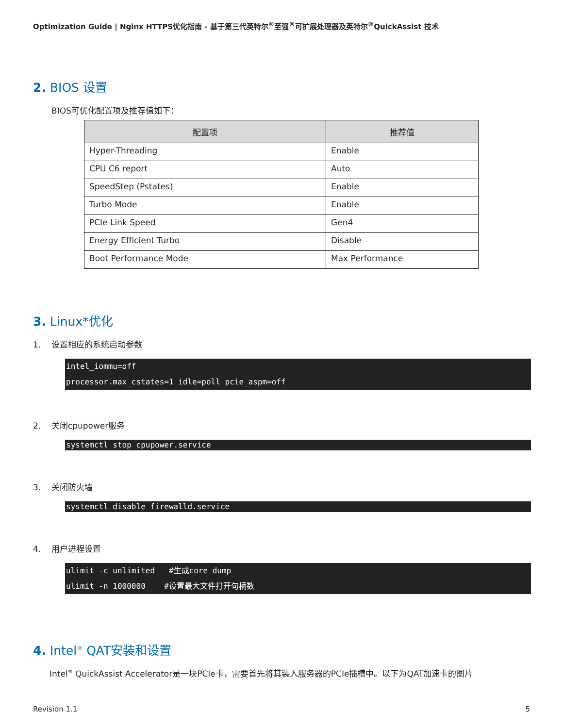Optimization Guide | Nginx HTTPS优化指南 - 基于第三代英特尔<sup>®</sup>至强<sup>®</sup>可扩展处理器及英特尔<sup>®</sup>QuickAssist 技术
2. BIOS 设置
BIOS可优化配置项及推荐值如下：
| 配置项 | 推荐值 |
| --- | --- |
| Hyper-Threading | Enable |
| CPU C6 report | Auto |
| SpeedStep (Pstates) | Enable |
| Turbo Mode | Enable |
| PCIe Link Speed | Gen4 |
| Energy Efficient Turbo | Disable |
| Boot Performance Mode | Max Performance |
3. Linux*优化
1. 设置相应的系统启动参数
intel_iommu=off processor.max_cstates=1 idle=poll pcie_aspm=off
2. 关闭cpupower服务
systemctl stop cpupower.service
3. 关闭防火墙
systemctl disable firewalld.service
4. 用户进程设置
ulimit -c unlimited #生成core dump ulimit -n 1000000 #设置最大文件打开句柄数
4. Intel<sup>®</sup> QAT安装和设置
Intel<sup>®</sup> QuickAssist Accelerator是一块PCIe卡，需要首先将其装入服务器的PCIe插槽中。以下为QAT加速卡的图片
Revision 1.1 5